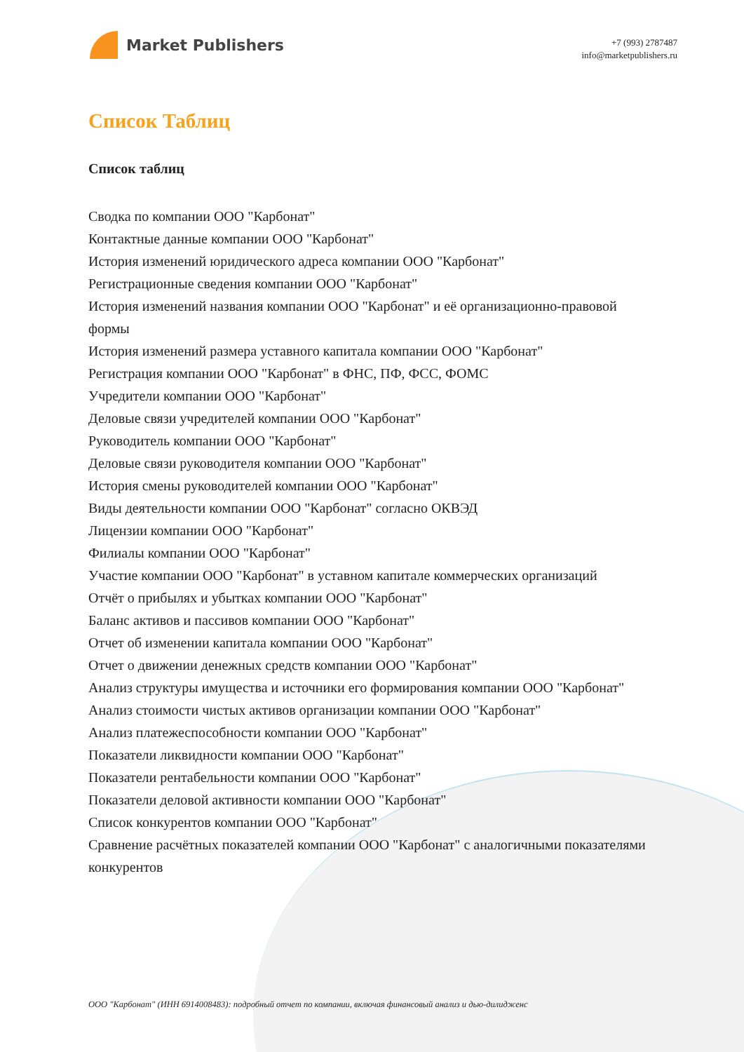Market Publishers
+7 (993) 2787487
info@marketpublishers.ru
Список Таблиц
Список таблиц
Сводка по компании ООО "Карбонат"
Контактные данные компании ООО "Карбонат"
История изменений юридического адреса компании ООО "Карбонат"
Регистрационные сведения компании ООО "Карбонат"
История изменений названия компании ООО "Карбонат" и её организационно-правовой формы
История изменений размера уставного капитала компании ООО "Карбонат"
Регистрация компании ООО "Карбонат" в ФНС, ПФ, ФСС, ФОМС
Учредители компании ООО "Карбонат"
Деловые связи учредителей компании ООО "Карбонат"
Руководитель компании ООО "Карбонат"
Деловые связи руководителя компании ООО "Карбонат"
История смены руководителей компании ООО "Карбонат"
Виды деятельности компании ООО "Карбонат" согласно ОКВЭД
Лицензии компании ООО "Карбонат"
Филиалы компании ООО "Карбонат"
Участие компании ООО "Карбонат" в уставном капитале коммерческих организаций
Отчёт о прибылях и убытках компании ООО "Карбонат"
Баланс активов и пассивов компании ООО "Карбонат"
Отчет об изменении капитала компании ООО "Карбонат"
Отчет о движении денежных средств компании ООО "Карбонат"
Анализ структуры имущества и источники его формирования компании ООО "Карбонат"
Анализ стоимости чистых активов организации компании ООО "Карбонат"
Анализ платежеспособности компании ООО "Карбонат"
Показатели ликвидности компании ООО "Карбонат"
Показатели рентабельности компании ООО "Карбонат"
Показатели деловой активности компании ООО "Карбонат"
Список конкурентов компании ООО "Карбонат"
Сравнение расчётных показателей компании ООО "Карбонат" с аналогичными показателями конкурентов
ООО "Карбонат" (ИНН 6914008483): подробный отчет по компании, включая финансовый анализ и дью-дилидженс